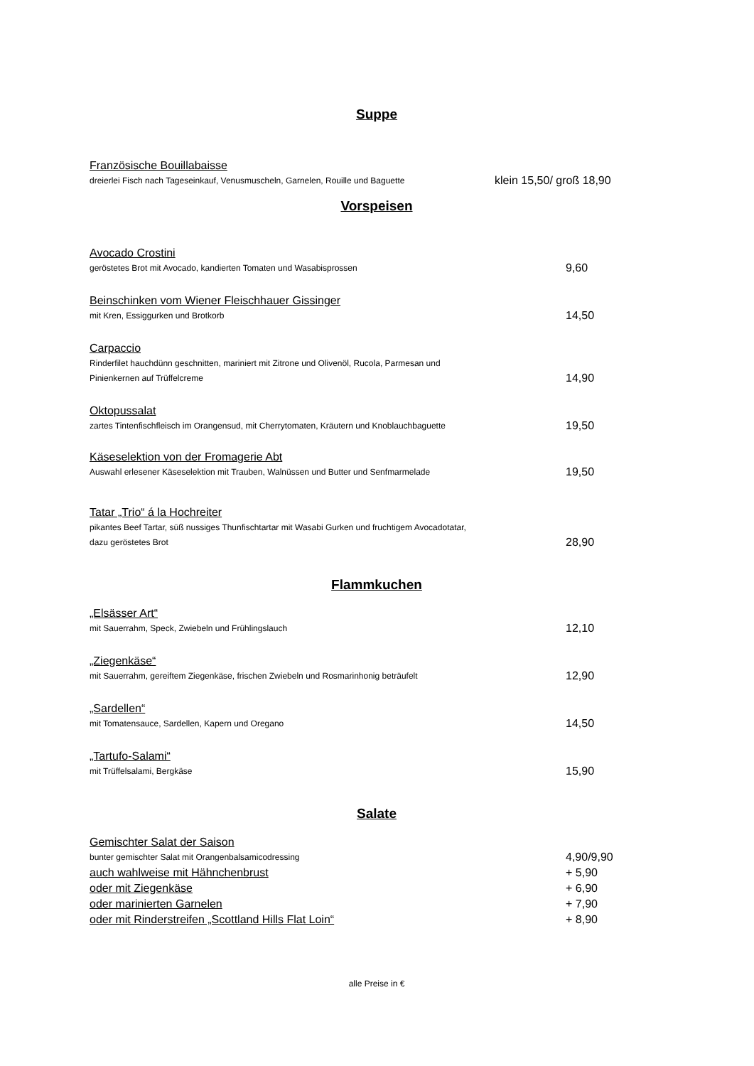Suppe
Französische Bouillabaisse
dreierlei Fisch nach Tageseinkauf, Venusmuscheln, Garnelen, Rouille und Baguette
klein 15,50/ groß 18,90
Vorspeisen
Avocado Crostini
geröstetes Brot mit Avocado, kandierten Tomaten und Wasabisprossen
9,60
Beinschinken vom Wiener Fleischhauer Gissinger
mit Kren, Essiggurken und Brotkorb
14,50
Carpaccio
Rinderfilet hauchdünn geschnitten, mariniert mit Zitrone und Olivenöl, Rucola, Parmesan und
Pinienkernen auf Trüffelcreme
14,90
Oktopussalat
zartes Tintenfischfleisch im Orangensud, mit Cherrytomaten, Kräutern und Knoblauchbaguette
19,50
Käseselektion von der Fromagerie Abt
Auswahl erlesener Käseselektion mit Trauben, Walnüssen und Butter und Senfmarmelade
19,50
Tatar „Trio“ á la Hochreiter
pikantes Beef Tartar, süß nussiges Thunfischtartar mit Wasabi Gurken und fruchtigem Avocadotatar,
dazu geröstetes Brot
28,90
Flammkuchen
„Elsässer Art“
mit Sauerrahm, Speck, Zwiebeln und Frühlingslauch
12,10
„Ziegenkäse“
mit Sauerrahm, gereiftem Ziegenkäse, frischen Zwiebeln und Rosmarinhonig beträufelt
12,90
„Sardellen“
mit Tomatensauce, Sardellen, Kapern und Oregano
14,50
„Tartufo-Salami“
mit Trüffelsalami, Bergkäse
15,90
Salate
Gemischter Salat der Saison
bunter gemischter Salat mit Orangenbalsamicodressing
4,90/9,90
auch wahlweise mit Hähnchenbrust
+ 5,90
oder mit Ziegenkäse
+ 6,90
oder marinierten Garnelen
+ 7,90
oder mit Rinderstreifen „Scottland Hills Flat Loin“
+ 8,90
alle Preise in €